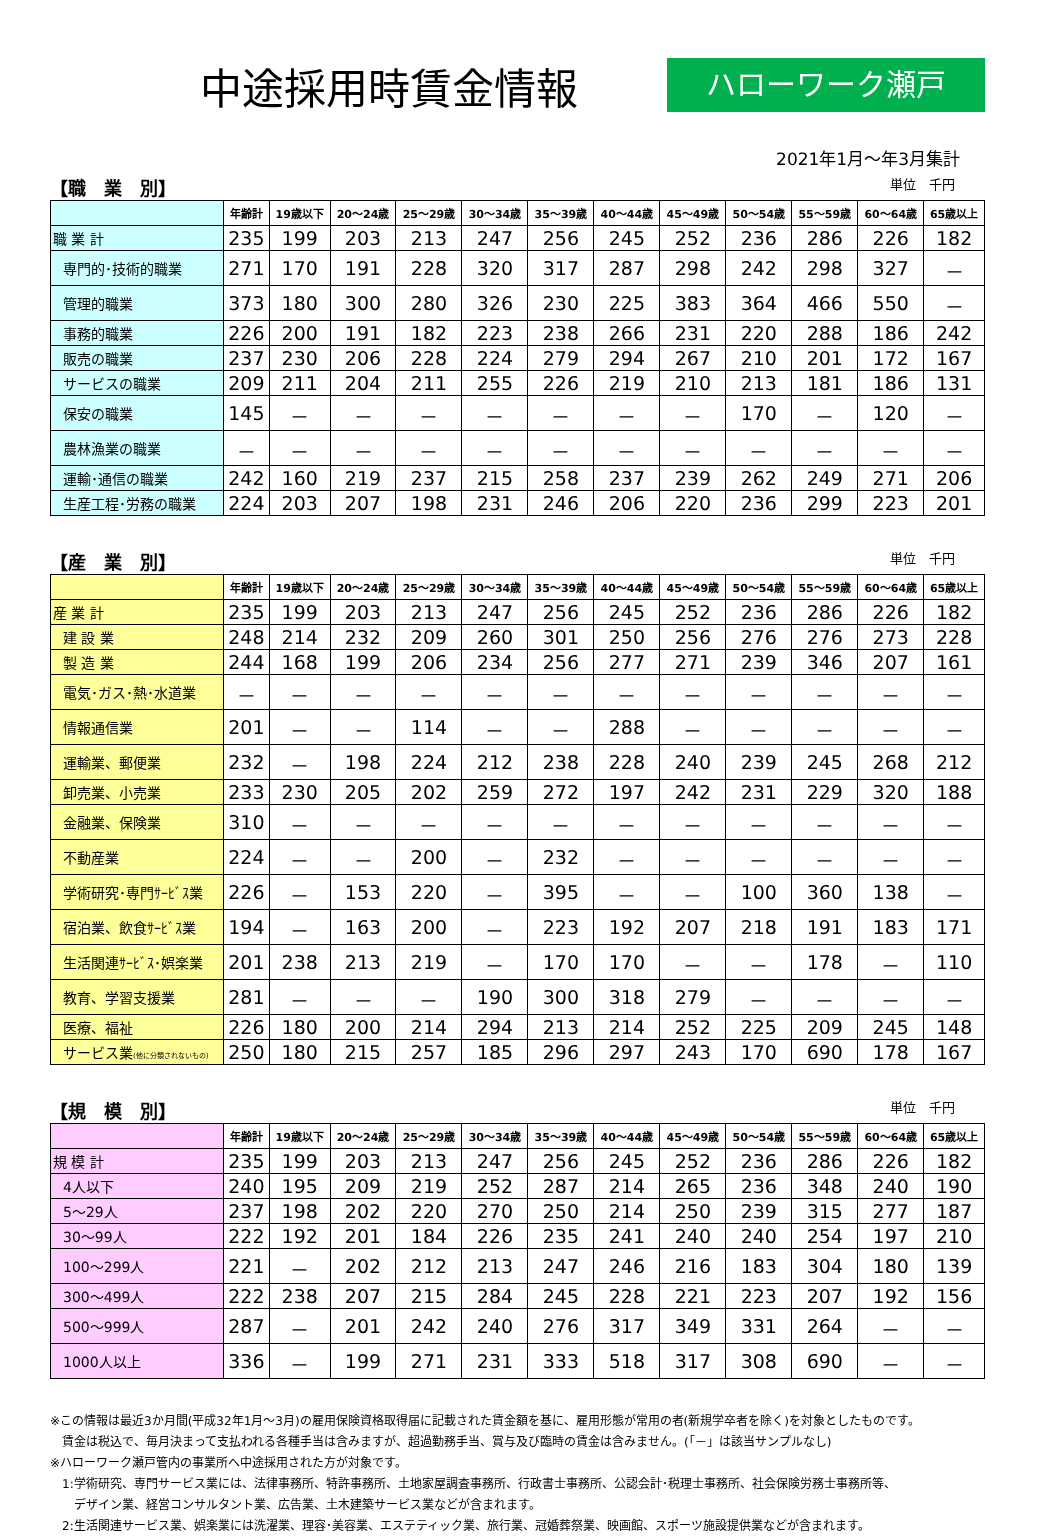中途採用時賃金情報
ハローワーク瀬戸
2021年1月～年3月集計
【職　業　別】 単位　千円
| | 年齢計 | 19歳以下 | 20～24歳 | 25～29歳 | 30～34歳 | 35～39歳 | 40～44歳 | 45～49歳 | 50～54歳 | 55～59歳 | 60～64歳 | 65歳以上 |
| --- | --- | --- | --- | --- | --- | --- | --- | --- | --- | --- | --- | --- |
| 職 業 計 | 235 | 199 | 203 | 213 | 247 | 256 | 245 | 252 | 236 | 286 | 226 | 182 |
| 専門的･技術的職業 | 271 | 170 | 191 | 228 | 320 | 317 | 287 | 298 | 242 | 298 | 327 | － |
| 管理的職業 | 373 | 180 | 300 | 280 | 326 | 230 | 225 | 383 | 364 | 466 | 550 | － |
| 事務的職業 | 226 | 200 | 191 | 182 | 223 | 238 | 266 | 231 | 220 | 288 | 186 | 242 |
| 販売の職業 | 237 | 230 | 206 | 228 | 224 | 279 | 294 | 267 | 210 | 201 | 172 | 167 |
| サービスの職業 | 209 | 211 | 204 | 211 | 255 | 226 | 219 | 210 | 213 | 181 | 186 | 131 |
| 保安の職業 | 145 | － | － | － | － | － | － | － | 170 | － | 120 | － |
| 農林漁業の職業 | － | － | － | － | － | － | － | － | － | － | － | － |
| 運輸･通信の職業 | 242 | 160 | 219 | 237 | 215 | 258 | 237 | 239 | 262 | 249 | 271 | 206 |
| 生産工程･労務の職業 | 224 | 203 | 207 | 198 | 231 | 246 | 206 | 220 | 236 | 299 | 223 | 201 |
【産　業　別】 単位　千円
| | 年齢計 | 19歳以下 | 20～24歳 | 25～29歳 | 30～34歳 | 35～39歳 | 40～44歳 | 45～49歳 | 50～54歳 | 55～59歳 | 60～64歳 | 65歳以上 |
| --- | --- | --- | --- | --- | --- | --- | --- | --- | --- | --- | --- | --- |
| 産 業 計 | 235 | 199 | 203 | 213 | 247 | 256 | 245 | 252 | 236 | 286 | 226 | 182 |
| 建 設 業 | 248 | 214 | 232 | 209 | 260 | 301 | 250 | 256 | 276 | 276 | 273 | 228 |
| 製 造 業 | 244 | 168 | 199 | 206 | 234 | 256 | 277 | 271 | 239 | 346 | 207 | 161 |
| 電気･ガス･熱･水道業 | － | － | － | － | － | － | － | － | － | － | － | － |
| 情報通信業 | 201 | － | － | 114 | － | － | 288 | － | － | － | － | － |
| 運輸業、郵便業 | 232 | － | 198 | 224 | 212 | 238 | 228 | 240 | 239 | 245 | 268 | 212 |
| 卸売業、小売業 | 233 | 230 | 205 | 202 | 259 | 272 | 197 | 242 | 231 | 229 | 320 | 188 |
| 金融業、保険業 | 310 | － | － | － | － | － | － | － | － | － | － | － |
| 不動産業 | 224 | － | － | 200 | － | 232 | － | － | － | － | － | － |
| 学術研究･専門ｻｰﾋﾞｽ業 | 226 | － | 153 | 220 | － | 395 | － | － | 100 | 360 | 138 | － |
| 宿泊業、飲食ｻｰﾋﾞｽ業 | 194 | － | 163 | 200 | － | 223 | 192 | 207 | 218 | 191 | 183 | 171 |
| 生活関連ｻｰﾋﾞｽ･娯楽業 | 201 | 238 | 213 | 219 | － | 170 | 170 | － | － | 178 | － | 110 |
| 教育、学習支援業 | 281 | － | － | － | 190 | 300 | 318 | 279 | － | － | － | － |
| 医療、福祉 | 226 | 180 | 200 | 214 | 294 | 213 | 214 | 252 | 225 | 209 | 245 | 148 |
| サービス業 (他に分類されないもの) | 250 | 180 | 215 | 257 | 185 | 296 | 297 | 243 | 170 | 690 | 178 | 167 |
【規　模　別】 単位　千円
| | 年齢計 | 19歳以下 | 20～24歳 | 25～29歳 | 30～34歳 | 35～39歳 | 40～44歳 | 45～49歳 | 50～54歳 | 55～59歳 | 60～64歳 | 65歳以上 |
| --- | --- | --- | --- | --- | --- | --- | --- | --- | --- | --- | --- | --- |
| 規 模 計 | 235 | 199 | 203 | 213 | 247 | 256 | 245 | 252 | 236 | 286 | 226 | 182 |
| 4人以下 | 240 | 195 | 209 | 219 | 252 | 287 | 214 | 265 | 236 | 348 | 240 | 190 |
| 5～29人 | 237 | 198 | 202 | 220 | 270 | 250 | 214 | 250 | 239 | 315 | 277 | 187 |
| 30～99人 | 222 | 192 | 201 | 184 | 226 | 235 | 241 | 240 | 240 | 254 | 197 | 210 |
| 100～299人 | 221 | － | 202 | 212 | 213 | 247 | 246 | 216 | 183 | 304 | 180 | 139 |
| 300～499人 | 222 | 238 | 207 | 215 | 284 | 245 | 228 | 221 | 223 | 207 | 192 | 156 |
| 500～999人 | 287 | － | 201 | 242 | 240 | 276 | 317 | 349 | 331 | 264 | － | － |
| 1000人以上 | 336 | － | 199 | 271 | 231 | 333 | 518 | 317 | 308 | 690 | － | － |
※この情報は最近3か月間(平成32年1月～3月)の雇用保険資格取得届に記載された賃金額を基に、雇用形態が常用の者(新規学卒者を除く)を対象としたものです。
　賃金は税込で、毎月決まって支払われる各種手当は含みますが、超過勤務手当、賞与及び臨時の賃金は含みません。(「－」は該当サンプルなし)
※ハローワーク瀬戸管内の事業所へ中途採用された方が対象です。
　1:学術研究、専門サービス業には、法律事務所、特許事務所、土地家屋調査事務所、行政書士事務所、公認会計･税理士事務所、社会保険労務士事務所等、
　　デザイン業、経営コンサルタント業、広告業、土木建築サービス業などが含まれます。
　2:生活関連サービス業、娯楽業には洗濯業、理容･美容業、エステティック業、旅行業、冠婚葬祭業、映画館、スポーツ施設提供業などが含まれます。